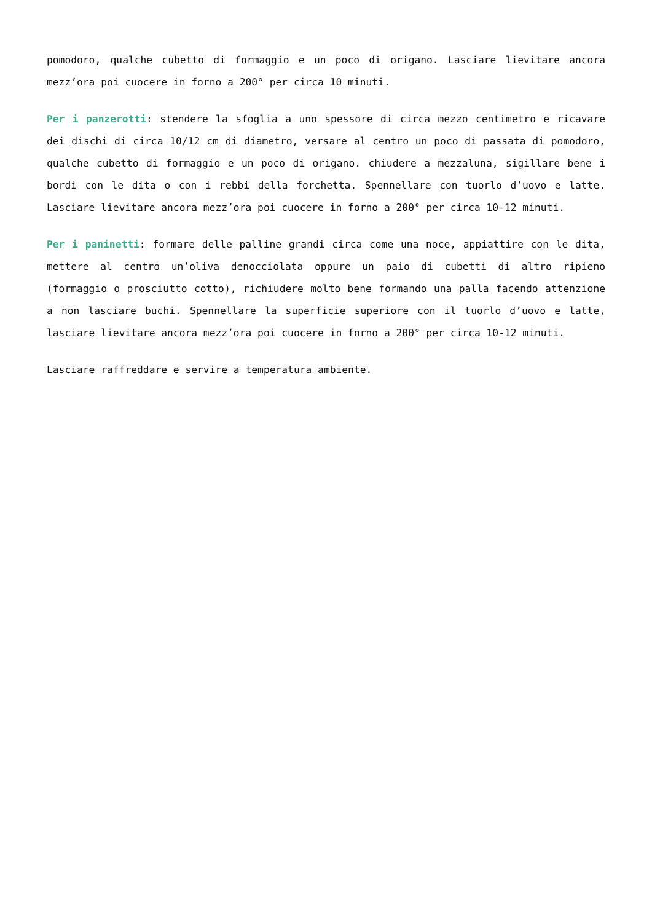pomodoro, qualche cubetto di formaggio e un poco di origano. Lasciare lievitare ancora mezz’ora poi cuocere in forno a 200° per circa 10 minuti.
Per i panzerotti: stendere la sfoglia a uno spessore di circa mezzo centimetro e ricavare dei dischi di circa 10/12 cm di diametro, versare al centro un poco di passata di pomodoro, qualche cubetto di formaggio e un poco di origano. chiudere a mezzaluna, sigillare bene i bordi con le dita o con i rebbi della forchetta. Spennellare con tuorlo d’uovo e latte. Lasciare lievitare ancora mezz’ora poi cuocere in forno a 200° per circa 10-12 minuti.
Per i paninetti: formare delle palline grandi circa come una noce, appiattire con le dita, mettere al centro un’oliva denocciolata oppure un paio di cubetti di altro ripieno (formaggio o prosciutto cotto), richiudere molto bene formando una palla facendo attenzione a non lasciare buchi. Spennellare la superficie superiore con il tuorlo d’uovo e latte, lasciare lievitare ancora mezz’ora poi cuocere in forno a 200° per circa 10-12 minuti.
Lasciare raffreddare e servire a temperatura ambiente.